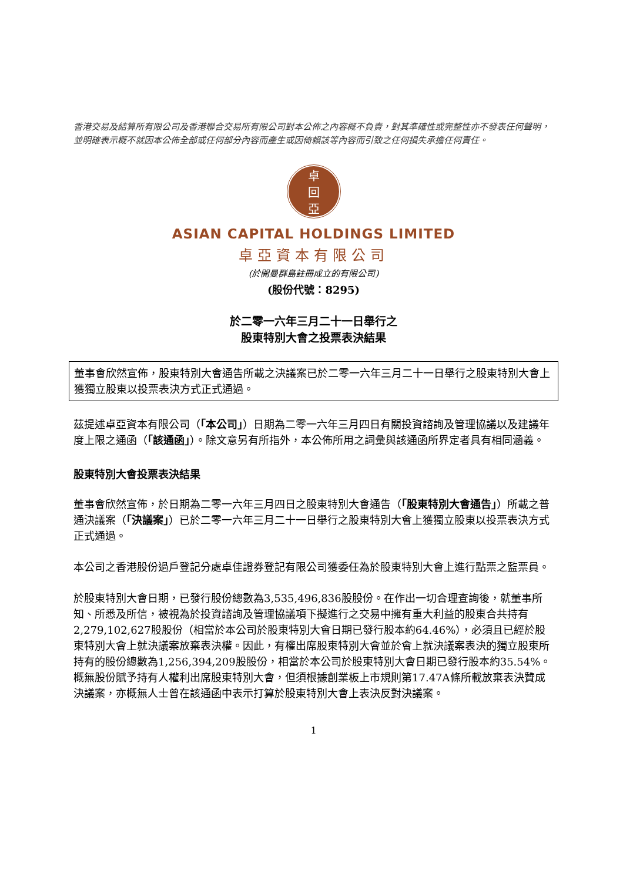香港交易及結算所有限公司及香港聯合交易所有限公司對本公佈之內容概不負責，對其準確性或完整性亦不發表任何聲明，並明確表示概不就因本公佈全部或任何部分內容而產生或因倚賴該等內容而引致之任何損失承擔任何責任。
卓
回
亞
ASIAN CAPITAL HOLDINGS LIMITED
卓亞資本有限公司
(於開曼群島註冊成立的有限公司)
(股份代號：8295)
於二零一六年三月二十一日舉行之
股東特別大會之投票表決結果
董事會欣然宣佈，股東特別大會通告所載之決議案已於二零一六年三月二十一日舉行之股東特別大會上獲獨立股東以投票表決方式正式通過。
茲提述卓亞資本有限公司（「本公司」）日期為二零一六年三月四日有關投資諮詢及管理協議以及建議年度上限之通函（「該通函」）。除文意另有所指外，本公佈所用之詞彙與該通函所界定者具有相同涵義。
股東特別大會投票表決結果
董事會欣然宣佈，於日期為二零一六年三月四日之股東特別大會通告（「股東特別大會通告」）所載之普通決議案（「決議案」）已於二零一六年三月二十一日舉行之股東特別大會上獲獨立股東以投票表決方式正式通過。
本公司之香港股份過戶登記分處卓佳證券登記有限公司獲委任為於股東特別大會上進行點票之監票員。
於股東特別大會日期，已發行股份總數為3,535,496,836股股份。在作出一切合理查詢後，就董事所知、所悉及所信，被視為於投資諮詢及管理協議項下擬進行之交易中擁有重大利益的股東合共持有2,279,102,627股股份（相當於本公司於股東特別大會日期已發行股本約64.46%），必須且已經於股東特別大會上就決議案放棄表決權。因此，有權出席股東特別大會並於會上就決議案表決的獨立股東所持有的股份總數為1,256,394,209股股份，相當於本公司於股東特別大會日期已發行股本約35.54%。概無股份賦予持有人權利出席股東特別大會，但須根據創業板上市規則第17.47A條所載放棄表決贊成決議案，亦概無人士曾在該通函中表示打算於股東特別大會上表決反對決議案。
1